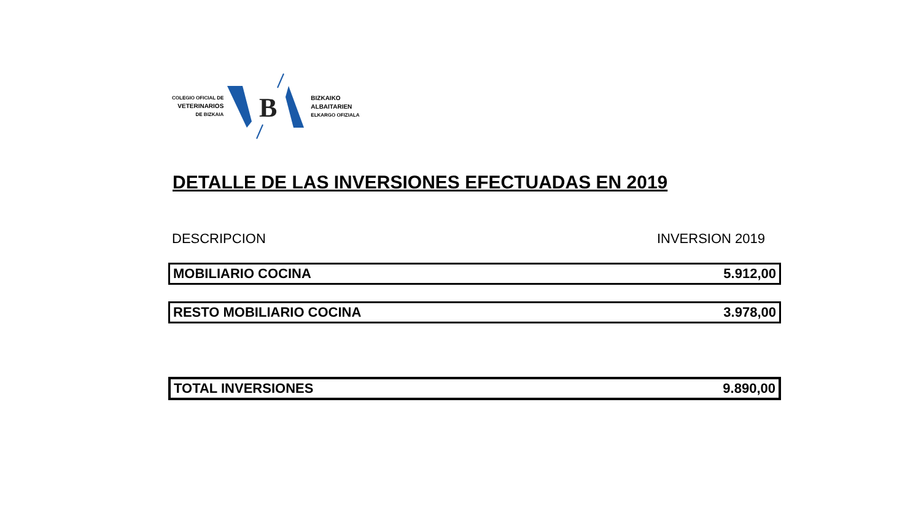COLEGIO OFICIAL DE
VETERINARIOS
DE BIZKAIA
B
BIZKAIKO
ALBAITARIEN
ELKARGO OFIZIALA
DETALLE DE LAS INVERSIONES EFECTUADAS EN 2019
DESCRIPCION INVERSION 2019
| MOBILIARIO COCINA | 5.912,00 |
| RESTO MOBILIARIO COCINA | 3.978,00 |
| TOTAL INVERSIONES | 9.890,00 |